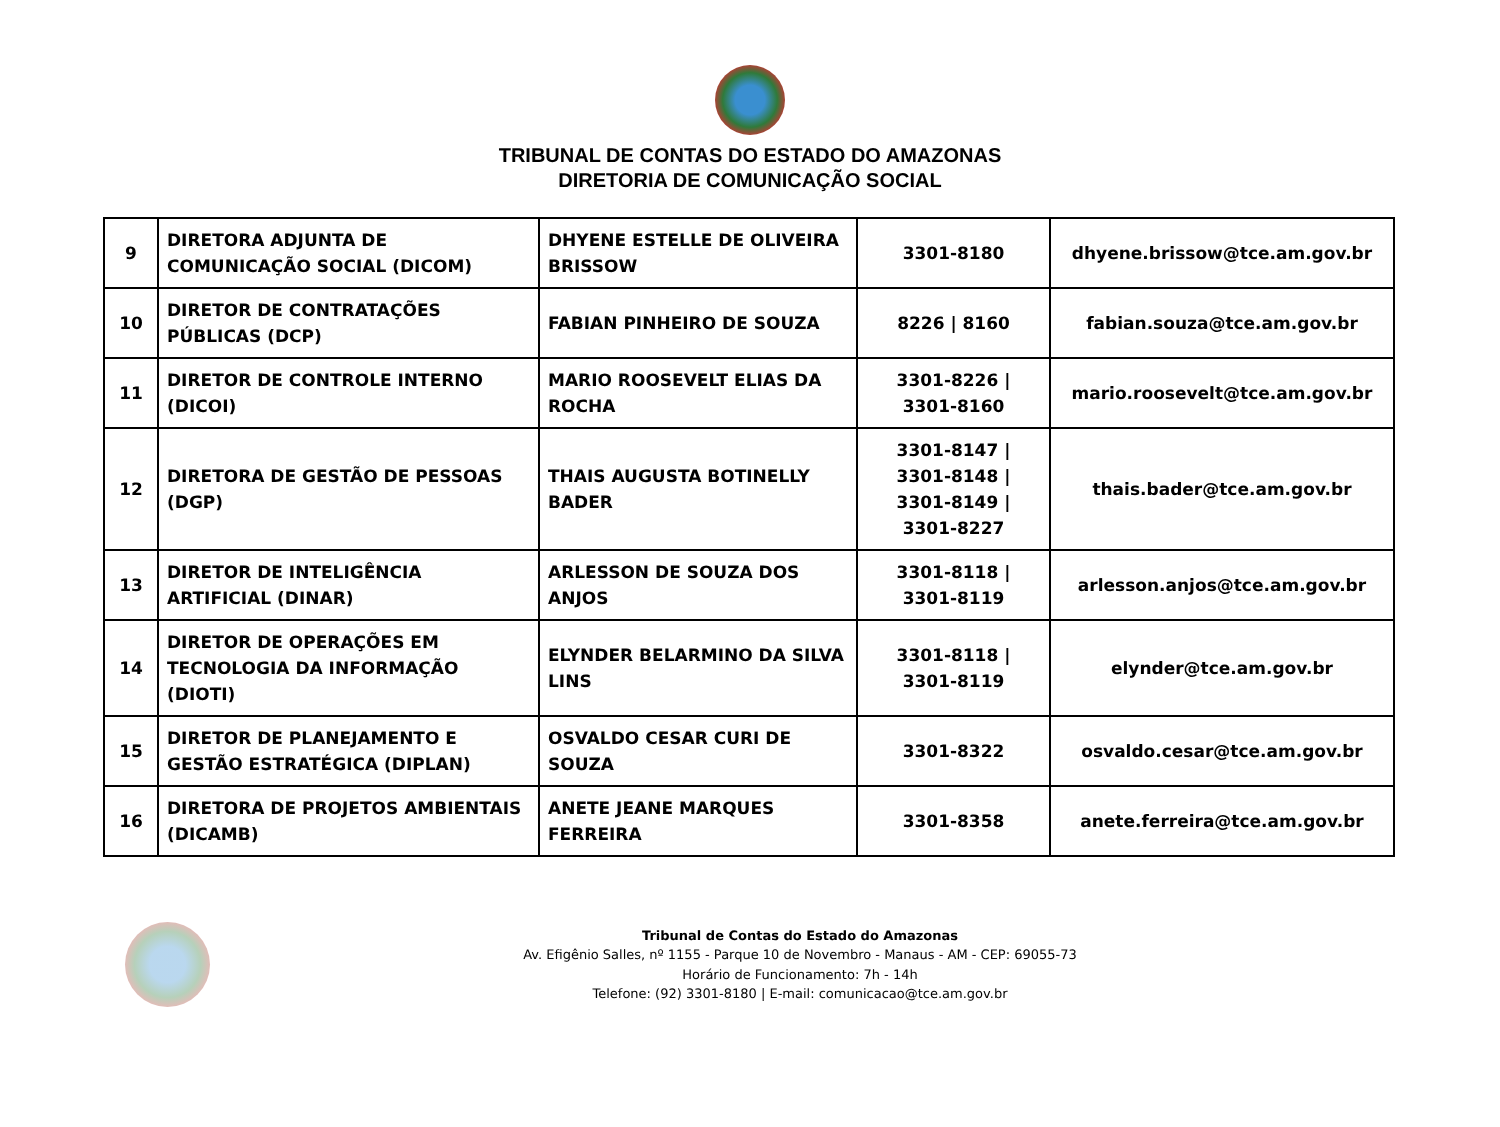TRIBUNAL DE CONTAS DO ESTADO DO AMAZONAS
DIRETORIA DE COMUNICAÇÃO SOCIAL
| 9 | DIRETORA ADJUNTA DE COMUNICAÇÃO SOCIAL (DICOM) | DHYENE ESTELLE DE OLIVEIRA BRISSOW | 3301-8180 | dhyene.brissow@tce.am.gov.br |
| 10 | DIRETOR DE CONTRATAÇÕES PÚBLICAS (DCP) | FABIAN PINHEIRO DE SOUZA | 8226 / 8160 | fabian.souza@tce.am.gov.br |
| 11 | DIRETOR DE CONTROLE INTERNO (DICOI) | MARIO ROOSEVELT ELIAS DA ROCHA | 3301-8226 / 3301-8160 | mario.roosevelt@tce.am.gov.br |
| 12 | DIRETORA DE GESTÃO DE PESSOAS (DGP) | THAIS AUGUSTA BOTINELLY BADER | 3301-8147 / 3301-8148 / 3301-8149 / 3301-8227 | thais.bader@tce.am.gov.br |
| 13 | DIRETOR DE INTELIGÊNCIA ARTIFICIAL (DINAR) | ARLESSON DE SOUZA DOS ANJOS | 3301-8118 / 3301-8119 | arlesson.anjos@tce.am.gov.br |
| 14 | DIRETOR DE OPERAÇÕES EM TECNOLOGIA DA INFORMAÇÃO (DIOTI) | ELYNDER BELARMINO DA SILVA LINS | 3301-8118 / 3301-8119 | elynder@tce.am.gov.br |
| 15 | DIRETOR DE PLANEJAMENTO E GESTÃO ESTRATÉGICA (DIPLAN) | OSVALDO CESAR CURI DE SOUZA | 3301-8322 | osvaldo.cesar@tce.am.gov.br |
| 16 | DIRETORA DE PROJETOS AMBIENTAIS (DICAMB) | ANETE JEANE MARQUES FERREIRA | 3301-8358 | anete.ferreira@tce.am.gov.br |
Tribunal de Contas do Estado do Amazonas
Av. Efigênio Salles, nº 1155 - Parque 10 de Novembro - Manaus - AM - CEP: 69055-73
Horário de Funcionamento: 7h - 14h
Telefone: (92) 3301-8180 | E-mail: comunicacao@tce.am.gov.br